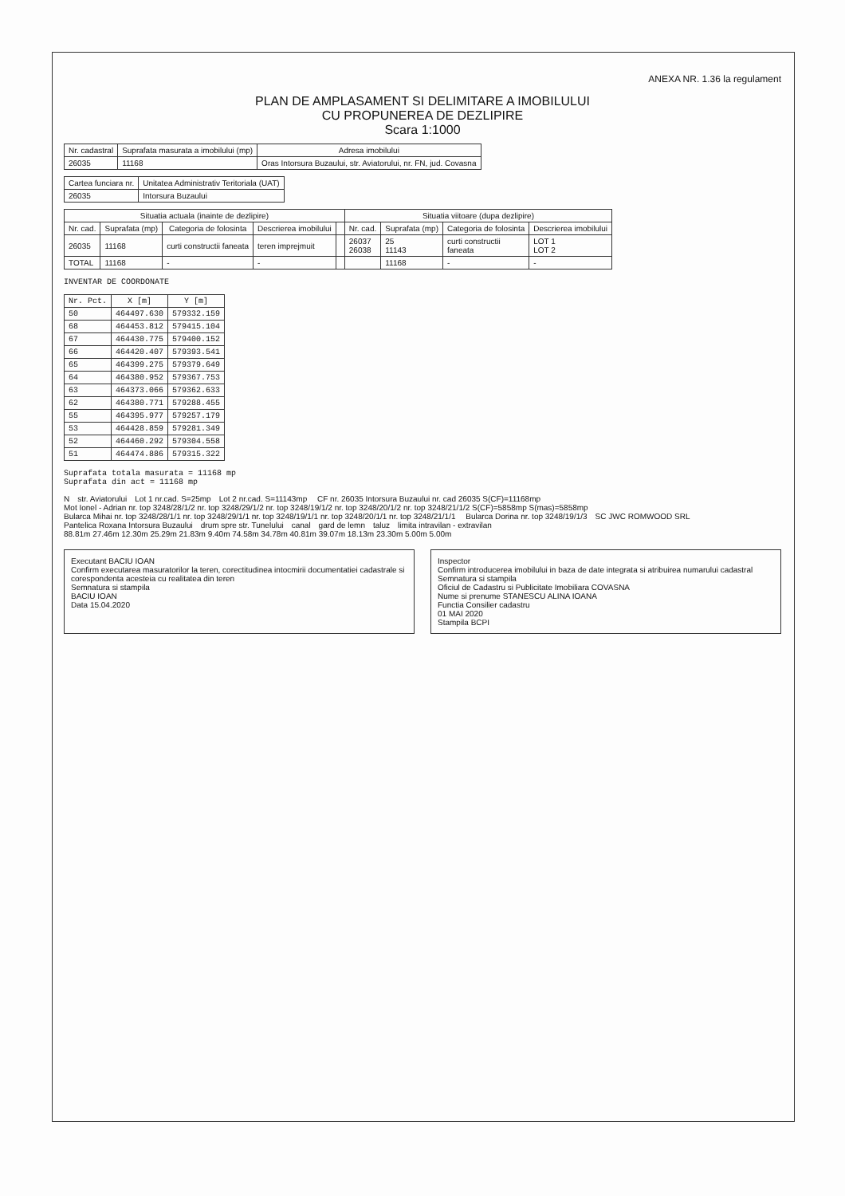ANEXA NR. 1.36 la regulament
PLAN DE AMPLASAMENT SI DELIMITARE A IMOBILULUI
CU PROPUNEREA DE DEZLIPIRE
Scara 1:1000
| Nr. cadastral | Suprafata masurata a imobilului (mp) | Adresa imobilului |
| --- | --- | --- |
| 26035 | 11168 | Oras Intorsura Buzaului, str. Aviatorului, nr. FN, jud. Covasna |
| Cartea funciara nr. | Unitatea Administrativ Teritoriala (UAT) |
| --- | --- |
| 26035 | Intorsura Buzaului |
| Situatia actuala (inainte de dezlipire) | | | | | Situatia viitoare (dupa dezlipire) | | | |
| --- | --- | --- | --- | --- | --- | --- | --- | --- |
| Nr. cad. | Suprafata (mp) | Categoria de folosinta | Descrierea imobilului | | Nr. cad. | Suprafata (mp) | Categoria de folosinta | Descrierea imobilului |
| 26035 | 11168 | curti constructii faneata | teren imprejmuit | | 26037 26038 | 25 11143 | curti constructii faneata | LOT 1 LOT 2 |
| TOTAL | 11168 | - | - | | | 11168 | - | - |
INVENTAR DE COORDONATE
| Nr. Pct. | X [m] | Y [m] |
| --- | --- | --- |
| 50 | 464497.630 | 579332.159 |
| 68 | 464453.812 | 579415.104 |
| 67 | 464430.775 | 579400.152 |
| 66 | 464420.407 | 579393.541 |
| 65 | 464399.275 | 579379.649 |
| 64 | 464380.952 | 579367.753 |
| 63 | 464373.066 | 579362.633 |
| 62 | 464380.771 | 579288.455 |
| 55 | 464395.977 | 579257.179 |
| 53 | 464428.859 | 579281.349 |
| 52 | 464460.292 | 579304.558 |
| 51 | 464474.886 | 579315.322 |
Suprafata totala masurata = 11168 mp
Suprafata din act = 11168 mp
Nstr. Aviatorului Lot 1 nr.cad. S=25mp Lot 2 nr.cad. S=11143mp CF nr. 26035 Intorsura Buzaului nr. cad 26035 S(CF)=11168mp Mot Ionel - Adrian nr. top 3248/28/1/2 nr. top 3248/29/1/2 nr. top 3248/19/1/2 nr. top 3248/20/1/2 nr. top 3248/21/1/2 S(CF)=5858mp S(mas)=5858mp Bularca Mihai nr. top 3248/28/1/1 nr. top 3248/29/1/1 nr. top 3248/19/1/1 nr. top 3248/20/1/1 nr. top 3248/21/1/1 Bularca Dorina nr. top 3248/19/1/3 SC JWC ROMWOOD SRL Pantelica Roxana Intorsura Buzaului drum spre str. Tunelului canal gard de lemn taluz limita intravilan - extravilan 88.81m 27.46m 12.30m 25.29m 21.83m 9.40m 74.58m 34.78m 40.81m 39.07m 18.13m 23.30m 5.00m 5.00m
Executant BACIU IOAN
Confirm executarea masuratorilor la teren, corectitudinea intocmirii documentatiei cadastrale si corespondenta acesteia cu realitatea din teren
Semnatura si stampila
BACIU IOAN
Data 15.04.2020
Inspector
Confirm introducerea imobilului in baza de date integrata si atribuirea numarului cadastral
Semnatura si stampila
Oficiul de Cadastru si Publicitate Imobiliara COVASNA
Nume si prenume STANESCU ALINA IOANA
Functia Consilier cadastru
01 MAI 2020
Stampila BCPI